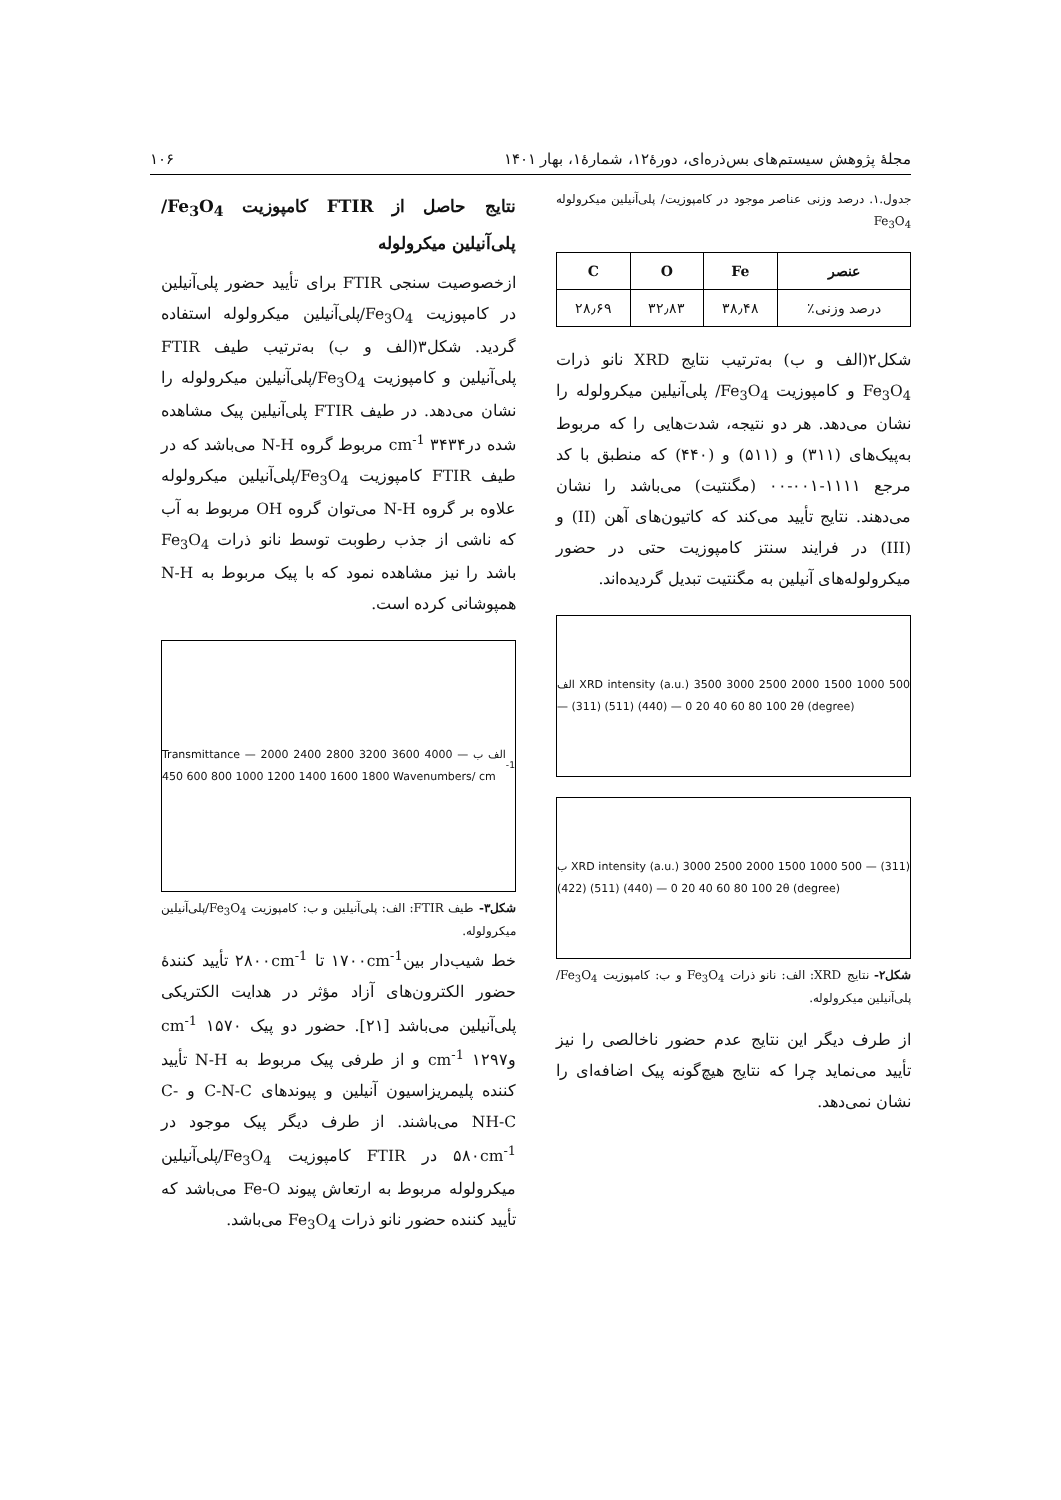مجلۀ پژوهش سیستم‌های بس‌ذره‌ای، دورۀ۱۲، شمارۀ۱، بهار ۱۴۰۱ ۱۰۶
جدول.۱. درصد وزنی عناصر موجود در کامپوزیت/ پلی‌آنیلین میکرولوله Fe<sub>3</sub>O<sub>4</sub>
| عنصر | Fe | O | C |
| --- | --- | --- | --- |
| درصد وزنی٪ | ۳۸٫۴۸ | ۳۲٫۸۳ | ۲۸٫۶۹ |
شکل۲(الف و ب) به‌ترتیب نتایج XRD نانو ذرات Fe<sub>3</sub>O<sub>4</sub> و کامپوزیت Fe<sub>3</sub>O<sub>4</sub>/ پلی‌آنیلین میکرولوله را نشان می‌دهد. هر دو نتیجه، شدت‌هایی را که مربوط به‌پیک‌های (۳۱۱) و (۵۱۱) و (۴۴۰) که منطبق با کد مرجع ۱۱۱۱-۰۰۱-۰۰ (مگنتیت) می‌باشد را نشان می‌دهند. نتایج تأیید می‌کند که کاتیون‌های آهن (II) و (III) در فرایند سنتز کامپوزیت حتی در حضور میکرولوله‌های آنیلین به مگنتیت تبدیل گردیده‌اند.
الف XRD intensity (a.u.) 3500 3000 2500 2000 1500 1000 500 — (311) (511) (440) — 0 20 40 60 80 100 2θ (degree)
ب XRD intensity (a.u.) 3000 2500 2000 1500 1000 500 — (311) (422) (511) (440) — 0 20 40 60 80 100 2θ (degree)
شکل۲- نتایج XRD: الف: نانو ذرات Fe<sub>3</sub>O<sub>4</sub> و ب: کامپوزیت Fe<sub>3</sub>O<sub>4</sub>/پلی‌آنیلین میکرولوله.
از طرف دیگر این نتایج عدم حضور ناخالصی را نیز تأیید می‌نماید چرا که نتایج هیچ‌گونه پیک اضافه‌ای را نشان نمی‌دهد.
نتایج حاصل از FTIR کامپوزیت Fe<sub>3</sub>O<sub>4</sub>/ پلی‌آنیلین میکرولوله
ازخصوصیت سنجی FTIR برای تأیید حضور پلی‌آنیلین در کامپوزیت Fe<sub>3</sub>O<sub>4</sub>/پلی‌آنیلین میکرولوله استفاده گردید. شکل۳(الف و ب) به‌ترتیب طیف FTIR پلی‌آنیلین و کامپوزیت Fe<sub>3</sub>O<sub>4</sub>/پلی‌آنیلین میکرولوله را نشان می‌دهد. در طیف FTIR پلی‌آنیلین پیک مشاهده شده در۳۴۳۴ cm<sup>-1</sup> مربوط گروه N-H می‌باشد که در طیف FTIR کامپوزیت Fe<sub>3</sub>O<sub>4</sub>/پلی‌آنیلین میکرولوله علاوه بر گروه N-H می‌توان گروه OH مربوط به آب که ناشی از جذب رطوبت توسط نانو ذرات Fe<sub>3</sub>O<sub>4</sub> باشد را نیز مشاهده نمود که با پیک مربوط به N-H همپوشانی کرده است.
Transmittance — الف ب — 4000 3600 3200 2800 2400 2000 1800 1600 1400 1200 1000 800 600 450 Wavenumbers/ cm<sup>-1</sup>
شکل۳- طیف FTIR: الف: پلی‌آنیلین و ب: کامپوزیت Fe<sub>3</sub>O<sub>4</sub>/پلی‌آنیلین میکرولوله.
خط شیب‌دار بین۱۷۰۰cm<sup>-1</sup> تا ۲۸۰۰cm<sup>-1</sup> تأیید کنندۀ حضور الکترون‌های آزاد مؤثر در هدایت الکتریکی پلی‌آنیلین می‌باشد [۲۱]. حضور دو پیک ۱۵۷۰ cm<sup>-1</sup> و۱۲۹۷ cm<sup>-1</sup> و از طرفی پیک مربوط به N-H تأیید کننده پلیمریزاسیون آنیلین و پیوندهای C-N-C و -C NH-C می‌باشند. از طرف دیگر پیک موجود در ۵۸۰cm<sup>-1</sup> در FTIR کامپوزیت Fe<sub>3</sub>O<sub>4</sub>/پلی‌آنیلین میکرولوله مربوط به ارتعاش پیوند Fe-O می‌باشد که تأیید کننده حضور نانو ذرات Fe<sub>3</sub>O<sub>4</sub> می‌باشد.